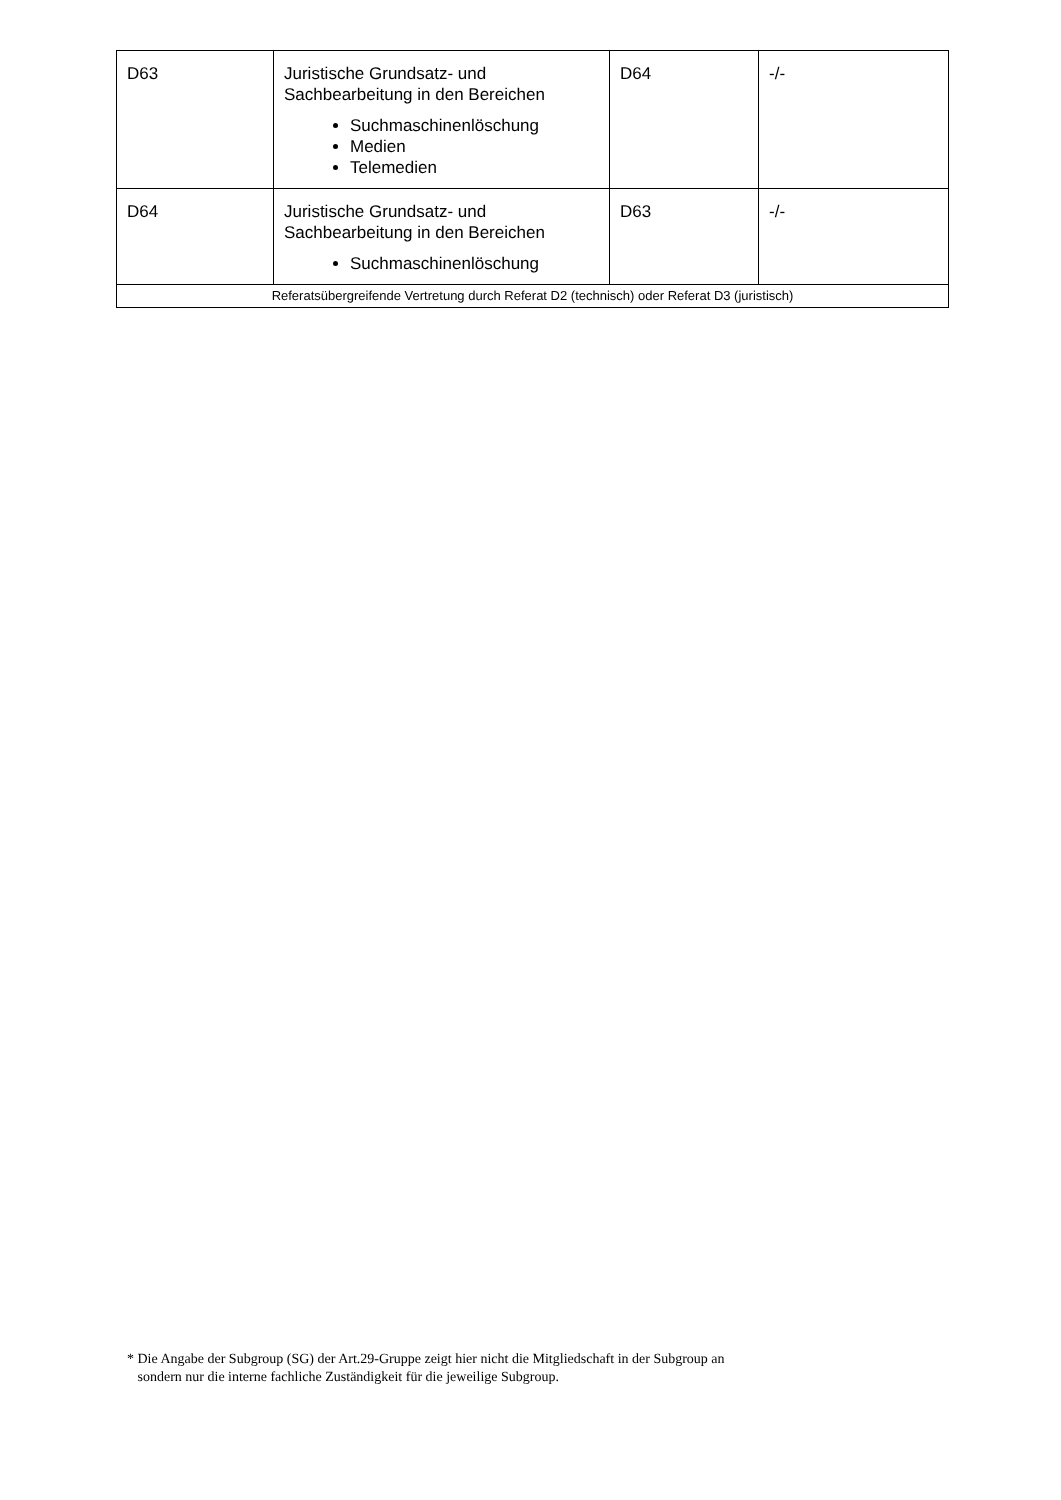| D63 | Juristische Grundsatz- und Sachbearbeitung in den Bereichen Suchmaschinenlöschung Medien Telemedien | D64 | -/- |
| D64 | Juristische Grundsatz- und Sachbearbeitung in den Bereichen Suchmaschinenlöschung | D63 | -/- |
| Referatsübergreifende Vertretung durch Referat D2 (technisch) oder Referat D3 (juristisch) | | | |
* Die Angabe der Subgroup (SG) der Art.29-Gruppe zeigt hier nicht die Mitgliedschaft in der Subgroup an
sondern nur die interne fachliche Zuständigkeit für die jeweilige Subgroup.